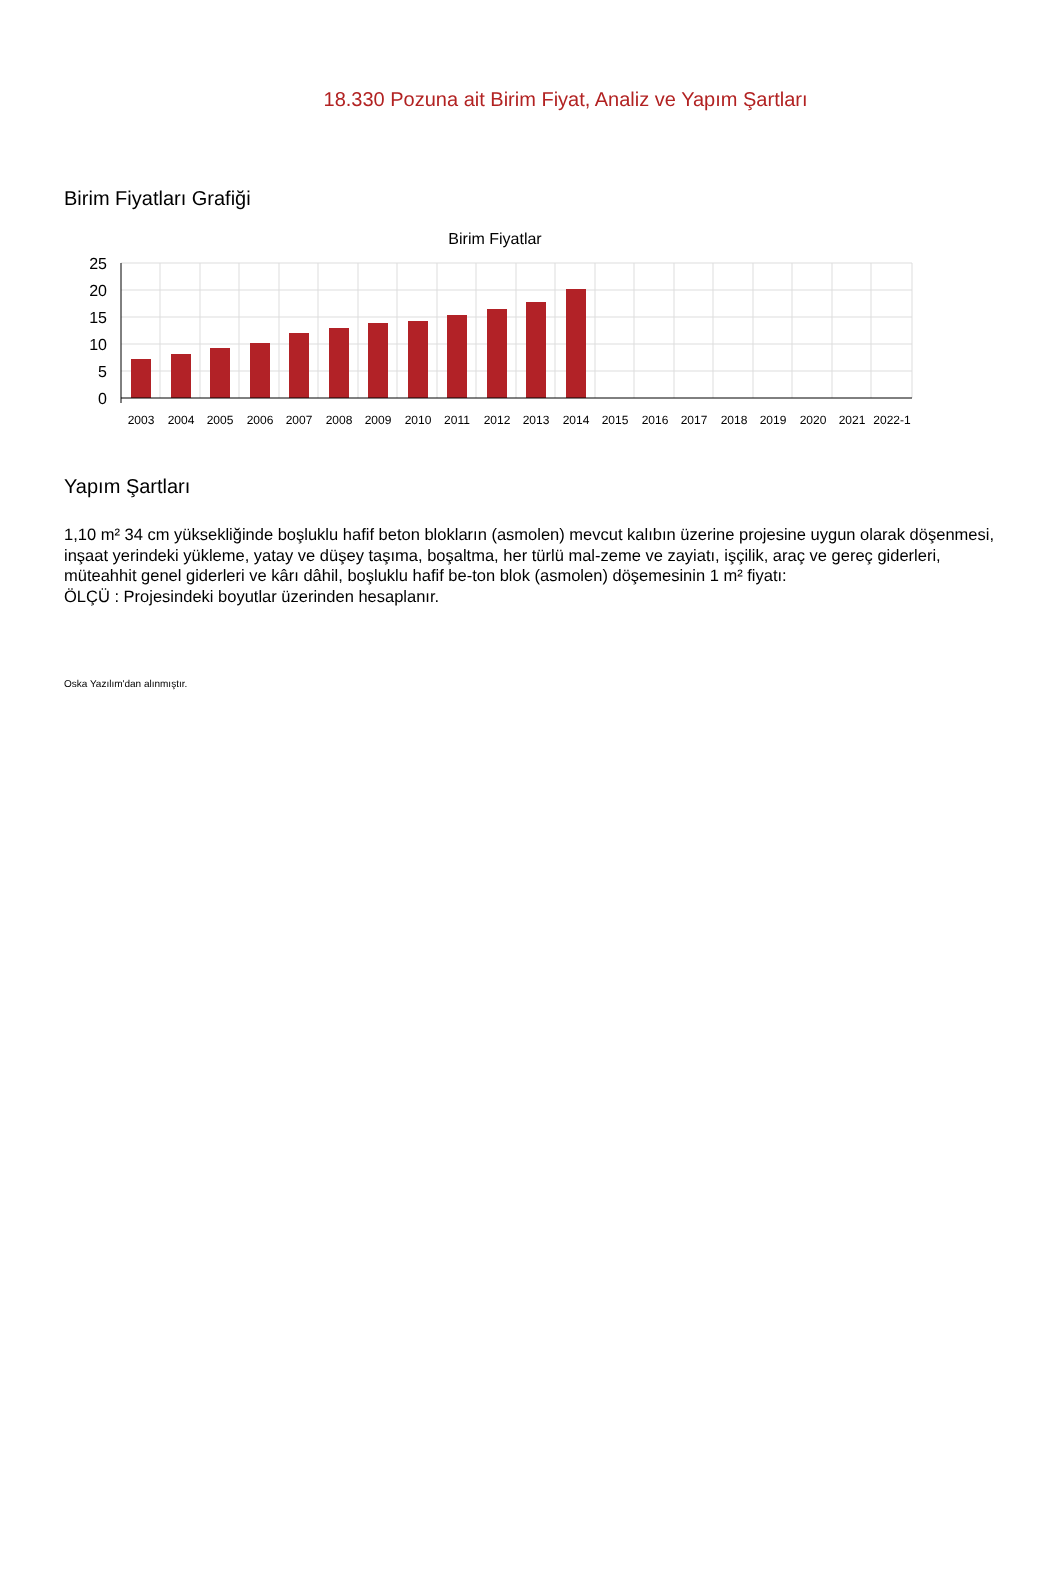18.330 Pozuna ait Birim Fiyat, Analiz ve Yapım Şartları
Birim Fiyatları Grafiği
Birim Fiyatlar
25
20
15
10
5
0
2003
2004
2005
2006
2007
2008
2009
2010
2011
2012
2013
2014
2015
2016
2017
2018
2019
2020
2021
2022-1
Yapım Şartları
1,10 m² 34 cm yüksekliğinde boşluklu hafif beton blokların (asmolen) mevcut kalıbın üzerine projesine uygun olarak döşenmesi, inşaat yerindeki yükleme, yatay ve düşey taşıma, boşaltma, her türlü mal-zeme ve zayiatı, işçilik, araç ve gereç giderleri, müteahhit genel giderleri ve kârı dâhil, boşluklu hafif be-ton blok (asmolen) döşemesinin 1 m² fiyatı:
ÖLÇÜ : Projesindeki boyutlar üzerinden hesaplanır.
Oska Yazılım'dan alınmıştır.